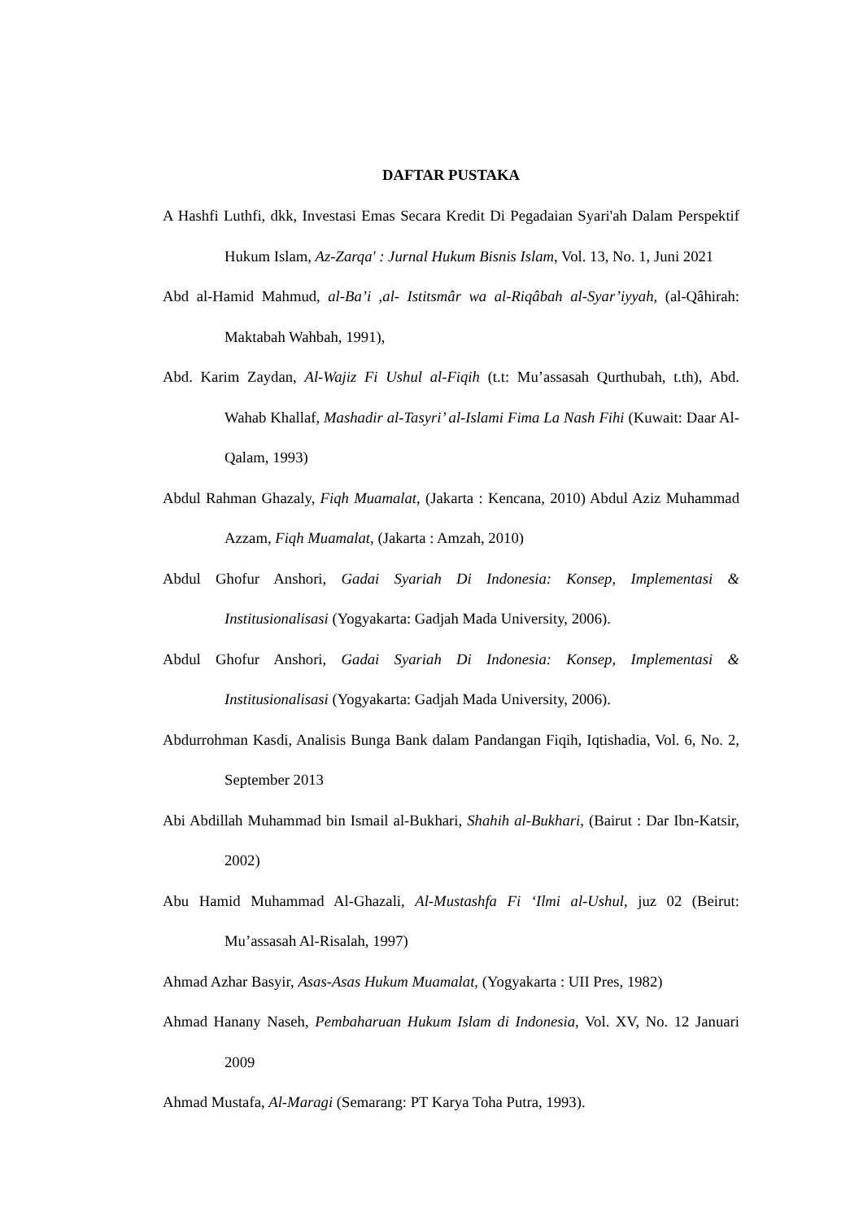DAFTAR PUSTAKA
A Hashfi Luthfi, dkk, Investasi Emas Secara Kredit Di Pegadaian Syari'ah Dalam Perspektif Hukum Islam, Az-Zarqa' : Jurnal Hukum Bisnis Islam, Vol. 13, No. 1, Juni 2021
Abd al-Hamid Mahmud, al-Ba’i ,al- Istitsmâr wa al-Riqâbah al-Syar’iyyah, (al-Qâhirah: Maktabah Wahbah, 1991),
Abd. Karim Zaydan, Al-Wajiz Fi Ushul al-Fiqih (t.t: Mu’assasah Qurthubah, t.th), Abd. Wahab Khallaf, Mashadir al-Tasyri’ al-Islami Fima La Nash Fihi (Kuwait: Daar Al-Qalam, 1993)
Abdul Rahman Ghazaly, Fiqh Muamalat, (Jakarta : Kencana, 2010) Abdul Aziz Muhammad Azzam, Fiqh Muamalat, (Jakarta : Amzah, 2010)
Abdul Ghofur Anshori, Gadai Syariah Di Indonesia: Konsep, Implementasi & Institusionalisasi (Yogyakarta: Gadjah Mada University, 2006).
Abdul Ghofur Anshori, Gadai Syariah Di Indonesia: Konsep, Implementasi & Institusionalisasi (Yogyakarta: Gadjah Mada University, 2006).
Abdurrohman Kasdi, Analisis Bunga Bank dalam Pandangan Fiqih, Iqtishadia, Vol. 6, No. 2, September 2013
Abi Abdillah Muhammad bin Ismail al-Bukhari, Shahih al-Bukhari, (Bairut : Dar Ibn-Katsir, 2002)
Abu Hamid Muhammad Al-Ghazali, Al-Mustashfa Fi ‘Ilmi al-Ushul, juz 02 (Beirut: Mu’assasah Al-Risalah, 1997)
Ahmad Azhar Basyir, Asas-Asas Hukum Muamalat, (Yogyakarta : UII Pres, 1982)
Ahmad Hanany Naseh, Pembaharuan Hukum Islam di Indonesia, Vol. XV, No. 12 Januari 2009
Ahmad Mustafa, Al-Maragi (Semarang: PT Karya Toha Putra, 1993).